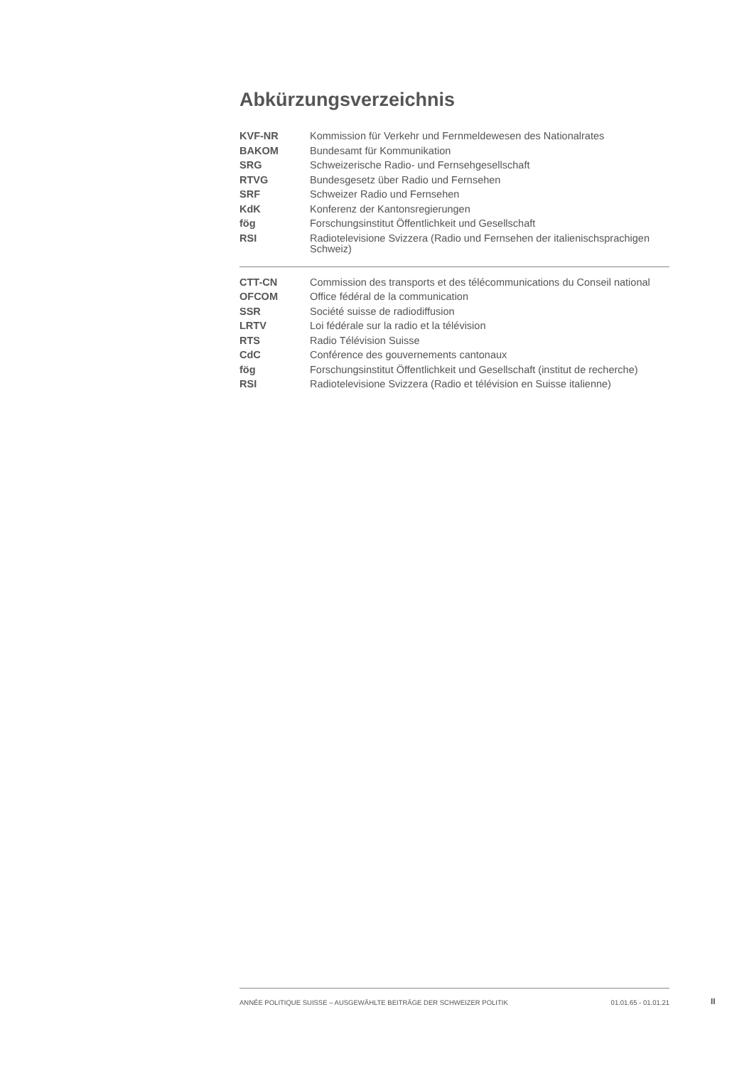Abkürzungsverzeichnis
| KVF-NR | Kommission für Verkehr und Fernmeldewesen des Nationalrates |
| BAKOM | Bundesamt für Kommunikation |
| SRG | Schweizerische Radio- und Fernsehgesellschaft |
| RTVG | Bundesgesetz über Radio und Fernsehen |
| SRF | Schweizer Radio und Fernsehen |
| KdK | Konferenz der Kantonsregierungen |
| fög | Forschungsinstitut Öffentlichkeit und Gesellschaft |
| RSI | Radiotelevisione Svizzera (Radio und Fernsehen der italienischsprachigen Schweiz) |
| CTT-CN | Commission des transports et des télécommunications du Conseil national |
| OFCOM | Office fédéral de la communication |
| SSR | Société suisse de radiodiffusion |
| LRTV | Loi fédérale sur la radio et la télévision |
| RTS | Radio Télévision Suisse |
| CdC | Conférence des gouvernements cantonaux |
| fög | Forschungsinstitut Öffentlichkeit und Gesellschaft (institut de recherche) |
| RSI | Radiotelevisione Svizzera (Radio et télévision en Suisse italienne) |
ANNÉE POLITIQUE SUISSE – AUSGEWÄHLTE BEITRÄGE DER SCHWEIZER POLITIK 01.01.65 - 01.01.21
II